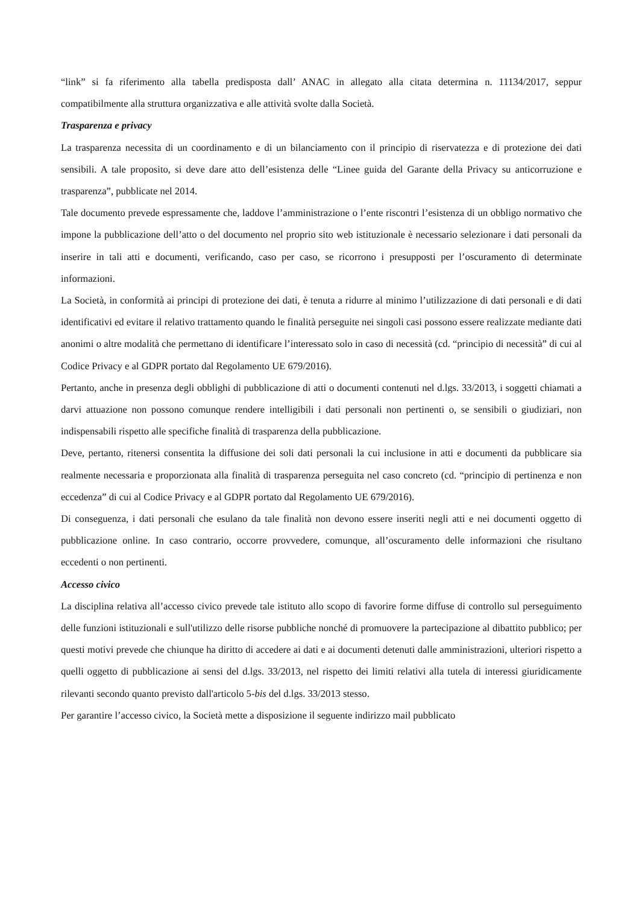“link” si fa riferimento alla tabella predisposta dall’ ANAC in allegato alla citata determina n. 11134/2017, seppur compatibilmente alla struttura organizzativa e alle attività svolte dalla Società.
Trasparenza e privacy
La trasparenza necessita di un coordinamento e di un bilanciamento con il principio di riservatezza e di protezione dei dati sensibili. A tale proposito, si deve dare atto dell’esistenza delle “Linee guida del Garante della Privacy su anticorruzione e trasparenza”, pubblicate nel 2014.
Tale documento prevede espressamente che, laddove l’amministrazione o l’ente riscontri l’esistenza di un obbligo normativo che impone la pubblicazione dell’atto o del documento nel proprio sito web istituzionale è necessario selezionare i dati personali da inserire in tali atti e documenti, verificando, caso per caso, se ricorrono i presupposti per l’oscuramento di determinate informazioni.
La Società, in conformità ai principi di protezione dei dati, è tenuta a ridurre al minimo l’utilizzazione di dati personali e di dati identificativi ed evitare il relativo trattamento quando le finalità perseguite nei singoli casi possono essere realizzate mediante dati anonimi o altre modalità che permettano di identificare l’interessato solo in caso di necessità (cd. “principio di necessità” di cui al Codice Privacy e al GDPR portato dal Regolamento UE 679/2016).
Pertanto, anche in presenza degli obblighi di pubblicazione di atti o documenti contenuti nel d.lgs. 33/2013, i soggetti chiamati a darvi attuazione non possono comunque rendere intelligibili i dati personali non pertinenti o, se sensibili o giudiziari, non indispensabili rispetto alle specifiche finalità di trasparenza della pubblicazione.
Deve, pertanto, ritenersi consentita la diffusione dei soli dati personali la cui inclusione in atti e documenti da pubblicare sia realmente necessaria e proporzionata alla finalità di trasparenza perseguita nel caso concreto (cd. “principio di pertinenza e non eccedenza” di cui al Codice Privacy e al GDPR portato dal Regolamento UE 679/2016).
Di conseguenza, i dati personali che esulano da tale finalità non devono essere inseriti negli atti e nei documenti oggetto di pubblicazione online. In caso contrario, occorre provvedere, comunque, all’oscuramento delle informazioni che risultano eccedenti o non pertinenti.
Accesso civico
La disciplina relativa all’accesso civico prevede tale istituto allo scopo di favorire forme diffuse di controllo sul perseguimento delle funzioni istituzionali e sull'utilizzo delle risorse pubbliche nonché di promuovere la partecipazione al dibattito pubblico; per questi motivi prevede che chiunque ha diritto di accedere ai dati e ai documenti detenuti dalle amministrazioni, ulteriori rispetto a quelli oggetto di pubblicazione ai sensi del d.lgs. 33/2013, nel rispetto dei limiti relativi alla tutela di interessi giuridicamente rilevanti secondo quanto previsto dall'articolo 5-bis del d.lgs. 33/2013 stesso.
Per garantire l’accesso civico, la Società mette a disposizione il seguente indirizzo mail pubblicato